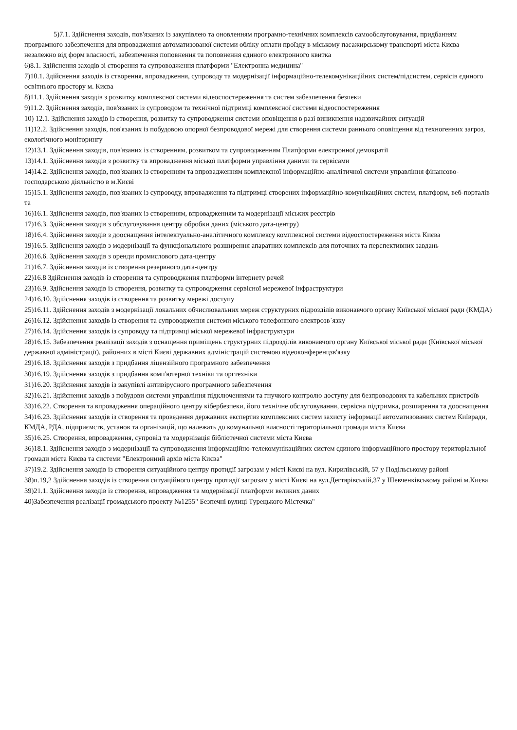5)7.1. Здійснення заходів, пов'язаних із закупівлею та оновленням програмно-технічних комплексів самообслуговування, придбанням програмного забезпечення для впровадження автоматизованої системи обліку оплати проїзду в міському пасажирському транспорті міста Києва незалежно від форм власності, забезпечення поповнення та поповнення єдиного електронного квитка
6)8.1. Здійснення заходів зі створення та супроводження платформи "Електронна медицина"
7)10.1. Здійснення заходів із створення, впровадження, супроводу та модернізації інформаційно-телекомунікаційних систем/підсистем, сервісів єдиного освітнього простору м. Києва
8)11.1. Здійснення заходів з розвитку комплексної системи відеоспостереження та систем забезпечення безпеки
9)11.2. Здійснення заходів, пов'язаних із супроводом та технічної підтримці комплексної системи відеоспостереження
10) 12.1. Здійснення заходів із створення, розвитку та супроводження системи оповіщення в разі виникнення надзвичайних ситуацій
11)12.2. Здійснення заходів, пов'язаних із побудовою опорної безпроводової мережі для створення системи раннього оповіщення від техногенних загроз, екологічного моніторингу
12)13.1. Здійснення заходів, пов'язаних із створенням, розвитком та супроводженням Платформи електронної демократії
13)14.1. Здійснення заходів з розвитку та впровадження міської платформи управління даними та сервісами
14)14.2. Здійснення заходів, пов'язаних із створенням та впровадженням комплексної інформаційно-аналітичної системи управління фінансово-господарською діяльністю в м.Києві
15)15.1. Здійснення заходів, пов'язаних із супроводу, впровадження та підтримці створених інформаційно-комунікаційних систем, платформ, веб-порталів та
16)16.1. Здійснення заходів, пов'язаних із створенням, впровадженням та модернізації міських реєстрів
17)16.3. Здійснення заходів з обслуговування центру обробки даних (міського дата-центру)
18)16.4. Здійснення заходів з дооснащення інтелектуально-аналітичного комплексу комплексної системи відеоспостереження міста Києва
19)16.5. Здійснення заходів з модернізації та функціонального розширення апаратних комплексів для поточних та перспективних завдань
20)16.6. Здійснення заходів з оренди промислового дата-центру
21)16.7. Здійснення заходів із створення резервного дата-центру
22)16.8 Здійснення заходів із створення та супроводження платформи інтернету речей
23)16.9. Здійснення заходів із створення, розвитку та супроводження сервісної мережевої інфраструктури
24)16.10. Здійснення заходів із створення та розвитку мережі доступу
25)16.11. Здійснення заходів з модернізації локальних обчислювальних мереж структурних підрозділів виконавчого органу Київської міської ради (КМДА)
26)16.12. Здійснення заходів із створення та супроводження системи міського телефонного електрозв`язку
27)16.14. Здійснення заходів із супроводу та підтримці міської мережевої інфраструктури
28)16.15. Забезпечення реалізації заходів з оснащення приміщень структурних підрозділів виконавчого органу Київської міської ради (Київської міської державної адміністрації), районних в місті Києві державних адміністрацій системою відеоконференцзв'язку
29)16.18. Здійснення заходів з придбання ліцензійного програмного забезпечення
30)16.19. Здійснення заходів з придбання комп'ютерної техніки та оргтехніки
31)16.20. Здійснення заходів із закупівлі антивірусного програмного забезпечення
32)16.21. Здійснення заходів з побудови системи управління підключеннями та гнучкого контролю доступу для безпроводових та кабельних пристроїв
33)16.22. Створення та впровадження операційного центру кібербезпеки, його технічне обслуговування, сервісна підтримка, розширення та дооснащення
34)16.23. Здійснення заходів із створення та проведення державних експертиз комплексних систем захисту інформації автоматизованих систем Київради, КМДА, РДА, підприємств, установ та організацій, що належать до комунальної власності територіальної громади міста Києва
35)16.25. Створення, впровадження, супровід та модернізація бібліотечної системи міста Києва
36)18.1. Здійснення заходів з модернізації та супроводження інформаційно-телекомунікаційних систем єдиного інформаційного простору територіальної громади міста Києва та системи "Електронний архів міста Києва"
37)19.2. Здійснення заходів із створення ситуаційного центру протидії загрозам у місті Києві на вул. Кирилівській, 57 у Подільському районі
38)п.19,2 Здійснення заходів із створення ситуаційного центру протидії загрозам у місті Києві на вул.Дегтярівській,37 у Шевченківському районі м.Києва
39)21.1. Здійснення заходів із створення, впровадження та модернізації платформи великих даних
40)Забезпечення реалізації громадського проекту №1255" Безпечні вулиці Турецького Містечка"